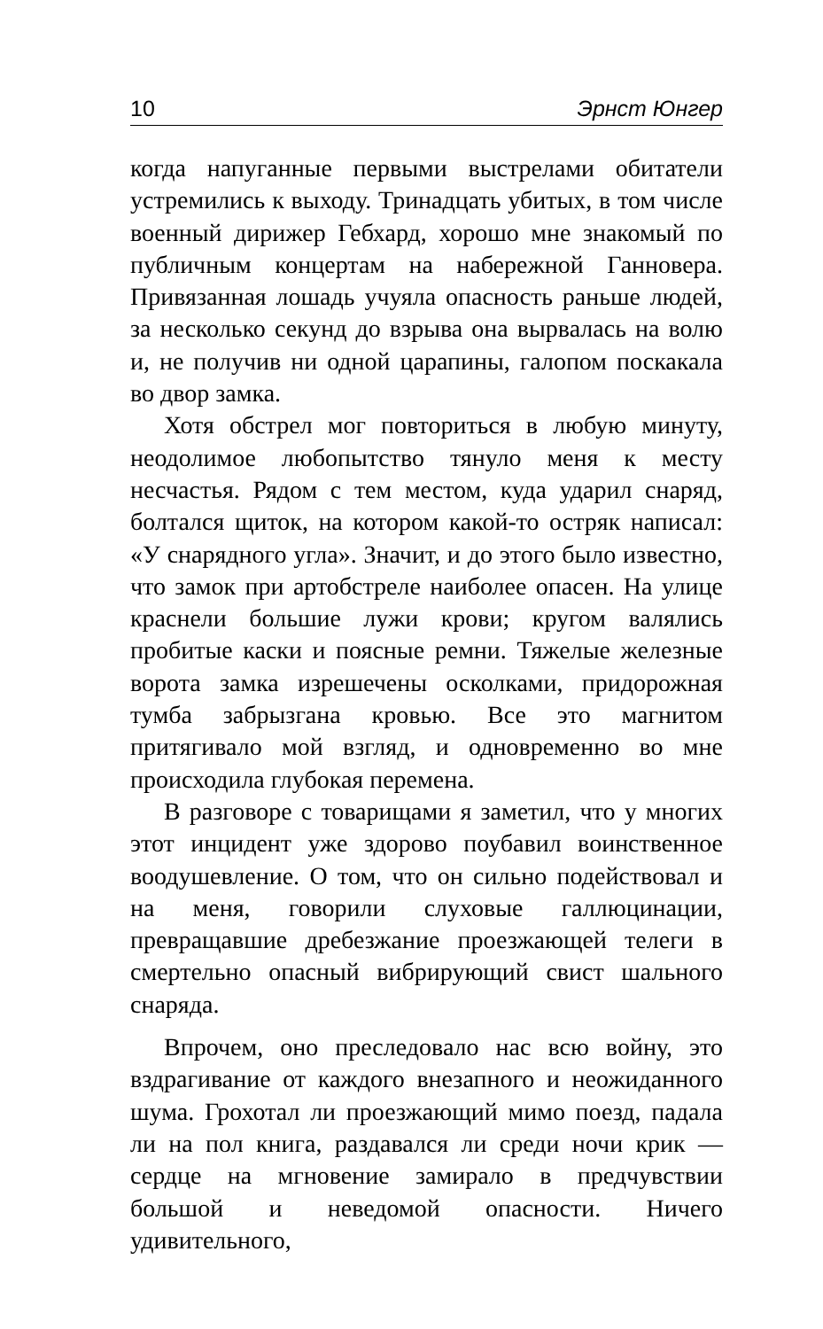10 Эрнст Юнгер
когда напуганные первыми выстрелами обитатели устремились к выходу. Тринадцать убитых, в том числе военный дирижер Гебхард, хорошо мне знакомый по публичным концертам на набережной Ганновера. Привязанная лошадь учуяла опасность раньше людей, за несколько секунд до взрыва она вырвалась на волю и, не получив ни одной царапины, галопом поскакала во двор замка.
Хотя обстрел мог повториться в любую минуту, неодолимое любопытство тянуло меня к месту несчастья. Рядом с тем местом, куда ударил снаряд, болтался щиток, на котором какой-то остряк написал: «У снарядного угла». Значит, и до этого было известно, что замок при артобстреле наиболее опасен. На улице краснели большие лужи крови; кругом валялись пробитые каски и поясные ремни. Тяжелые железные ворота замка изрешечены осколками, придорожная тумба забрызгана кровью. Все это магнитом притягивало мой взгляд, и одновременно во мне происходила глубокая перемена.
В разговоре с товарищами я заметил, что у многих этот инцидент уже здорово поубавил воинственное воодушевление. О том, что он сильно подействовал и на меня, говорили слуховые галлюцинации, превращавшие дребезжание проезжающей телеги в смертельно опасный вибрирующий свист шального снаряда.
Впрочем, оно преследовало нас всю войну, это вздрагивание от каждого внезапного и неожиданного шума. Грохотал ли проезжающий мимо поезд, падала ли на пол книга, раздавался ли среди ночи крик — сердце на мгновение замирало в предчувствии большой и неведомой опасности. Ничего удивительного,